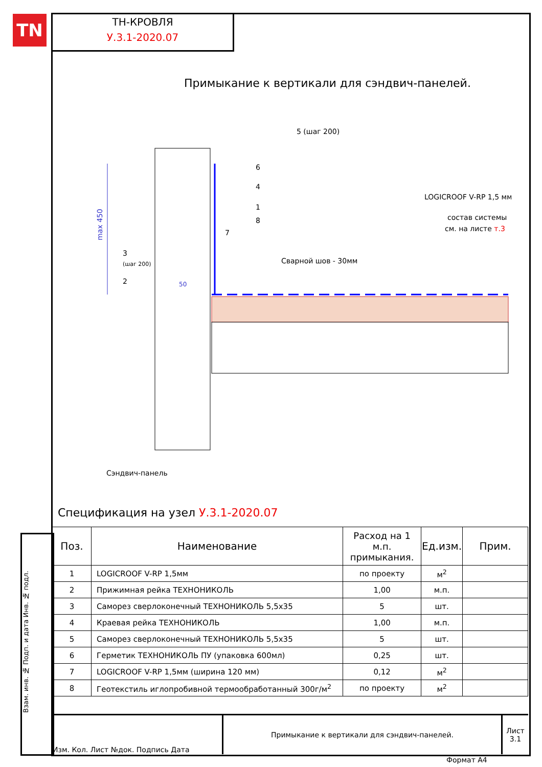TN
ТН-КРОВЛЯ
У.3.1-2020.07
Примыкание к вертикали для сэндвич-панелей.
max 450
5 (шаг 200)
6
4
1
8
7
3
(шаг 200)
2
50
Сварной шов - 30мм
LOGICROOF V-RP 1,5 мм
состав системы
см. на листе т.3
Сэндвич-панель
Спецификация на узел У.3.1-2020.07
| Поз. | Наименование | Расход на 1 м.п. примыкания. | Ед.изм. | Прим. |
| --- | --- | --- | --- | --- |
| 1 | LOGICROOF V-RP 1,5мм | по проекту | м<sup>2</sup> | |
| 2 | Прижимная рейка ТЕХНОНИКОЛЬ | 1,00 | м.п. | |
| 3 | Саморез сверлоконечный ТЕХНОНИКОЛЬ 5,5х35 | 5 | шт. | |
| 4 | Краевая рейка ТЕХНОНИКОЛЬ | 1,00 | м.п. | |
| 5 | Саморез сверлоконечный ТЕХНОНИКОЛЬ 5,5х35 | 5 | шт. | |
| 6 | Герметик ТЕХНОНИКОЛЬ ПУ (упаковка 600мл) | 0,25 | шт. | |
| 7 | LOGICROOF V-RP 1,5мм (ширина 120 мм) | 0,12 | м<sup>2</sup> | |
| 8 | Геотекстиль иглопробивной термообработанный 300г/м<sup>2</sup> | по проекту | м<sup>2</sup> | |
Взам. инв. № Подп. и дата Инв. № подл.
| Изм. Кол. Лист №док. Подпись Дата | Примыкание к вертикали для сэндвич-панелей. | Лист 3.1 |
Формат А4